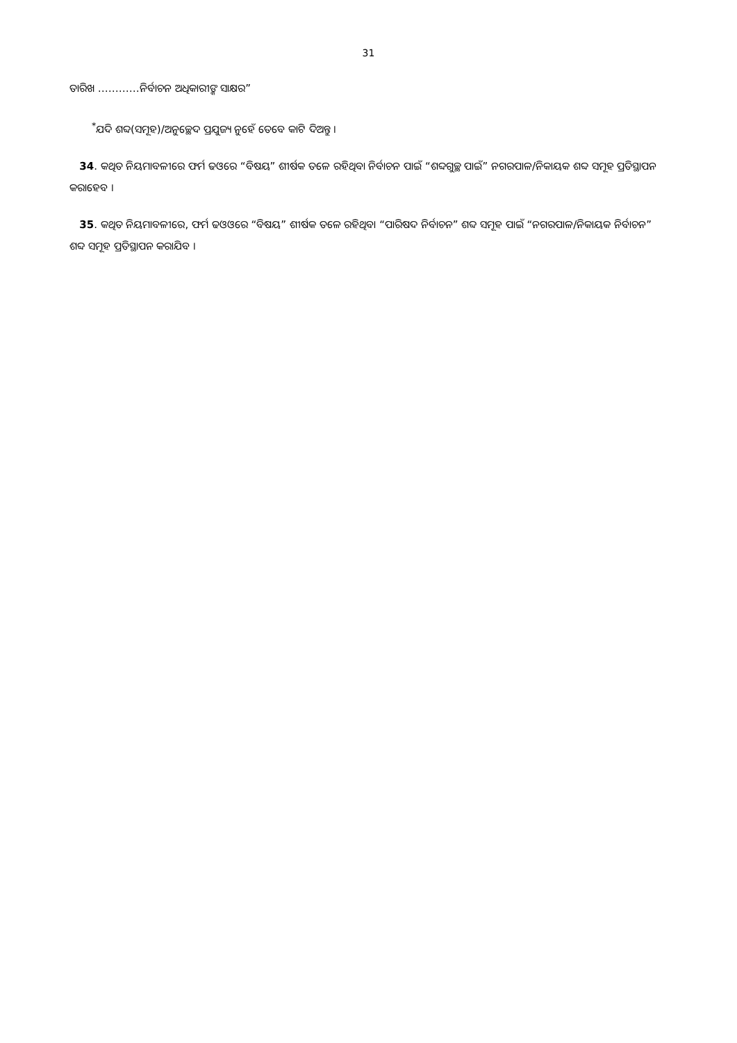31
ତାରିଖ …………ନିର୍ବାଚନ ଅଧିକାରୀଙ୍କ ସାକ୍ଷର”
<sup>*</sup> ଯଦି ଶବ୍ଦ(ସମୂହ)/ଅନୁଚ୍ଛେଦ ପ୍ରଯୁଜ୍ୟ ନୁହେଁ ତେବେ କାଟି ଦିଅନ୍ତୁ ।
34. କଥିତ ନିୟମାବଳୀରେ ଫର୍ମ ଢଓରେ “ବିଷୟ” ଶୀର୍ଷକ ତଳେ ରହିଥିବା ନିର୍ବାଚନ ପାଇଁ “ଶବ୍ଦଗୁଚ୍ଛ ପାଇଁ” ନଗରପାଳ/ନିକାୟକ ଶବ୍ଦ ସମୂହ ପ୍ରତିସ୍ଥାପନ କରାହେବ ।
35. କଥିତ ନିୟମାବଳୀରେ, ଫର୍ମ ଢଓଓରେ “ବିଷୟ” ଶୀର୍ଷକ ତଳେ ରହିଥିବା “ପାରିଷଦ ନିର୍ବାଚନ” ଶବ୍ଦ ସମୂହ ପାଇଁ “ନଗରପାଳ/ନିକାୟକ ନିର୍ବାଚନ” ଶବ୍ଦ ସମୂହ ପ୍ରତିସ୍ଥାପନ କରାଯିବ ।